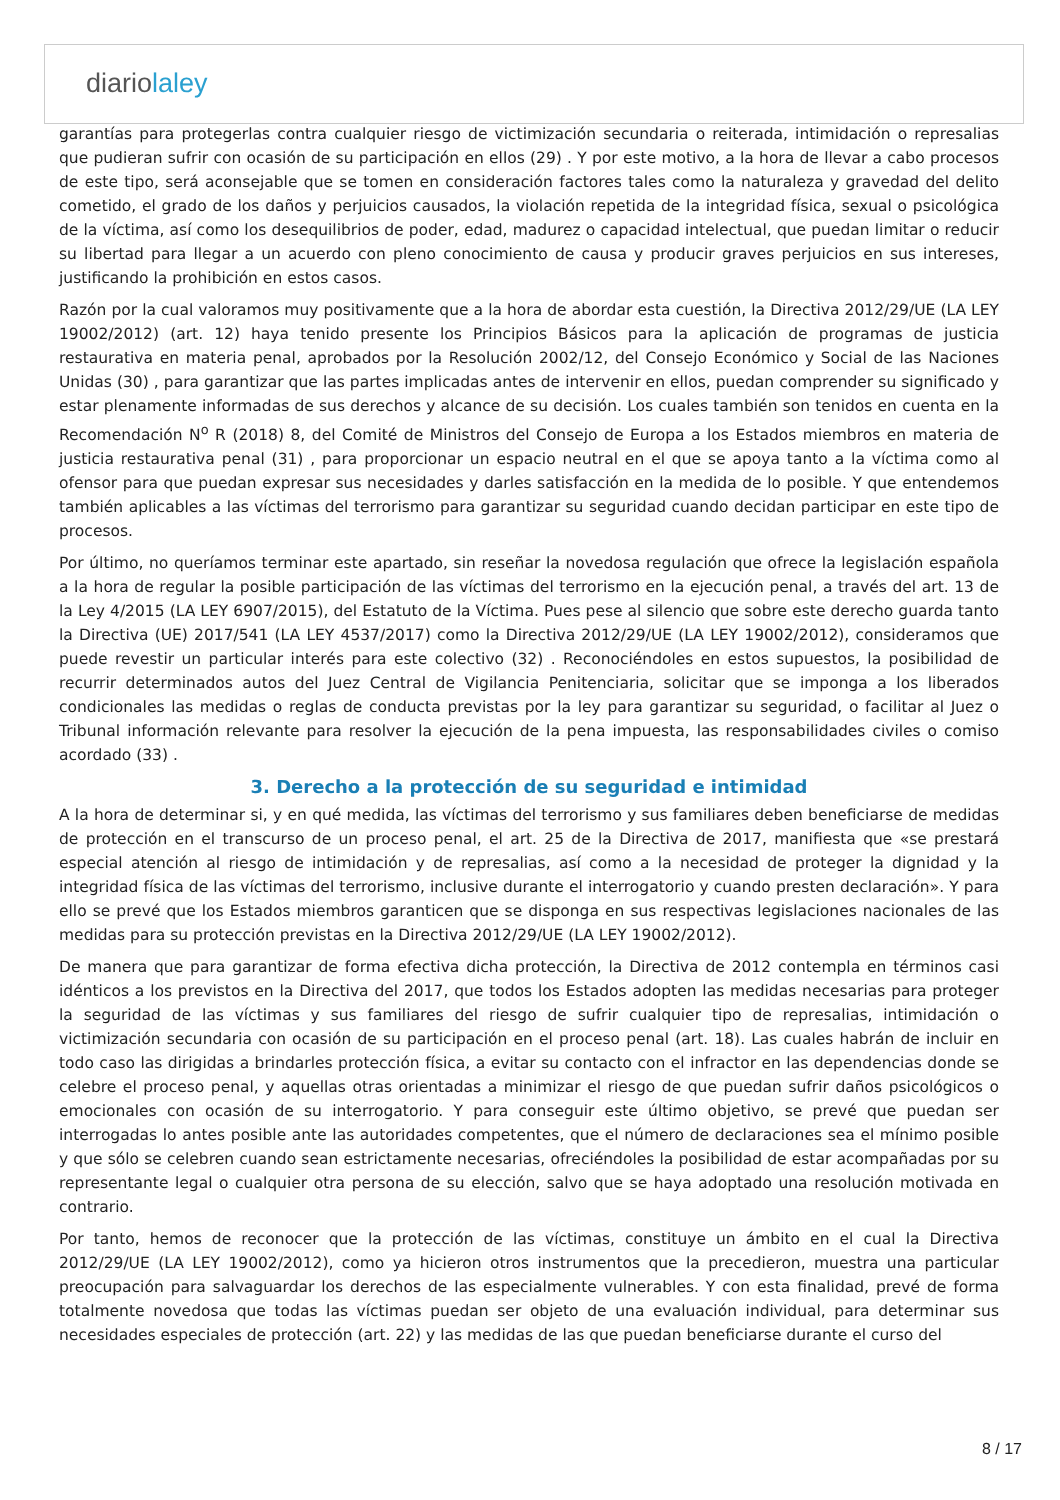diariolaley
garantías para protegerlas contra cualquier riesgo de victimización secundaria o reiterada, intimidación o represalias que pudieran sufrir con ocasión de su participación en ellos (29) . Y por este motivo, a la hora de llevar a cabo procesos de este tipo, será aconsejable que se tomen en consideración factores tales como la naturaleza y gravedad del delito cometido, el grado de los daños y perjuicios causados, la violación repetida de la integridad física, sexual o psicológica de la víctima, así como los desequilibrios de poder, edad, madurez o capacidad intelectual, que puedan limitar o reducir su libertad para llegar a un acuerdo con pleno conocimiento de causa y producir graves perjuicios en sus intereses, justificando la prohibición en estos casos.
Razón por la cual valoramos muy positivamente que a la hora de abordar esta cuestión, la Directiva 2012/29/UE (LA LEY 19002/2012) (art. 12) haya tenido presente los Principios Básicos para la aplicación de programas de justicia restaurativa en materia penal, aprobados por la Resolución 2002/12, del Consejo Económico y Social de las Naciones Unidas (30) , para garantizar que las partes implicadas antes de intervenir en ellos, puedan comprender su significado y estar plenamente informadas de sus derechos y alcance de su decisión. Los cuales también son tenidos en cuenta en la Recomendación N<sup>o</sup> R (2018) 8, del Comité de Ministros del Consejo de Europa a los Estados miembros en materia de justicia restaurativa penal (31) , para proporcionar un espacio neutral en el que se apoya tanto a la víctima como al ofensor para que puedan expresar sus necesidades y darles satisfacción en la medida de lo posible. Y que entendemos también aplicables a las víctimas del terrorismo para garantizar su seguridad cuando decidan participar en este tipo de procesos.
Por último, no queríamos terminar este apartado, sin reseñar la novedosa regulación que ofrece la legislación española a la hora de regular la posible participación de las víctimas del terrorismo en la ejecución penal, a través del art. 13 de la Ley 4/2015 (LA LEY 6907/2015), del Estatuto de la Víctima. Pues pese al silencio que sobre este derecho guarda tanto la Directiva (UE) 2017/541 (LA LEY 4537/2017) como la Directiva 2012/29/UE (LA LEY 19002/2012), consideramos que puede revestir un particular interés para este colectivo (32) . Reconociéndoles en estos supuestos, la posibilidad de recurrir determinados autos del Juez Central de Vigilancia Penitenciaria, solicitar que se imponga a los liberados condicionales las medidas o reglas de conducta previstas por la ley para garantizar su seguridad, o facilitar al Juez o Tribunal información relevante para resolver la ejecución de la pena impuesta, las responsabilidades civiles o comiso acordado (33) .
3. Derecho a la protección de su seguridad e intimidad
A la hora de determinar si, y en qué medida, las víctimas del terrorismo y sus familiares deben beneficiarse de medidas de protección en el transcurso de un proceso penal, el art. 25 de la Directiva de 2017, manifiesta que «se prestará especial atención al riesgo de intimidación y de represalias, así como a la necesidad de proteger la dignidad y la integridad física de las víctimas del terrorismo, inclusive durante el interrogatorio y cuando presten declaración». Y para ello se prevé que los Estados miembros garanticen que se disponga en sus respectivas legislaciones nacionales de las medidas para su protección previstas en la Directiva 2012/29/UE (LA LEY 19002/2012).
De manera que para garantizar de forma efectiva dicha protección, la Directiva de 2012 contempla en términos casi idénticos a los previstos en la Directiva del 2017, que todos los Estados adopten las medidas necesarias para proteger la seguridad de las víctimas y sus familiares del riesgo de sufrir cualquier tipo de represalias, intimidación o victimización secundaria con ocasión de su participación en el proceso penal (art. 18). Las cuales habrán de incluir en todo caso las dirigidas a brindarles protección física, a evitar su contacto con el infractor en las dependencias donde se celebre el proceso penal, y aquellas otras orientadas a minimizar el riesgo de que puedan sufrir daños psicológicos o emocionales con ocasión de su interrogatorio. Y para conseguir este último objetivo, se prevé que puedan ser interrogadas lo antes posible ante las autoridades competentes, que el número de declaraciones sea el mínimo posible y que sólo se celebren cuando sean estrictamente necesarias, ofreciéndoles la posibilidad de estar acompañadas por su representante legal o cualquier otra persona de su elección, salvo que se haya adoptado una resolución motivada en contrario.
Por tanto, hemos de reconocer que la protección de las víctimas, constituye un ámbito en el cual la Directiva 2012/29/UE (LA LEY 19002/2012), como ya hicieron otros instrumentos que la precedieron, muestra una particular preocupación para salvaguardar los derechos de las especialmente vulnerables. Y con esta finalidad, prevé de forma totalmente novedosa que todas las víctimas puedan ser objeto de una evaluación individual, para determinar sus necesidades especiales de protección (art. 22) y las medidas de las que puedan beneficiarse durante el curso del
8 / 17